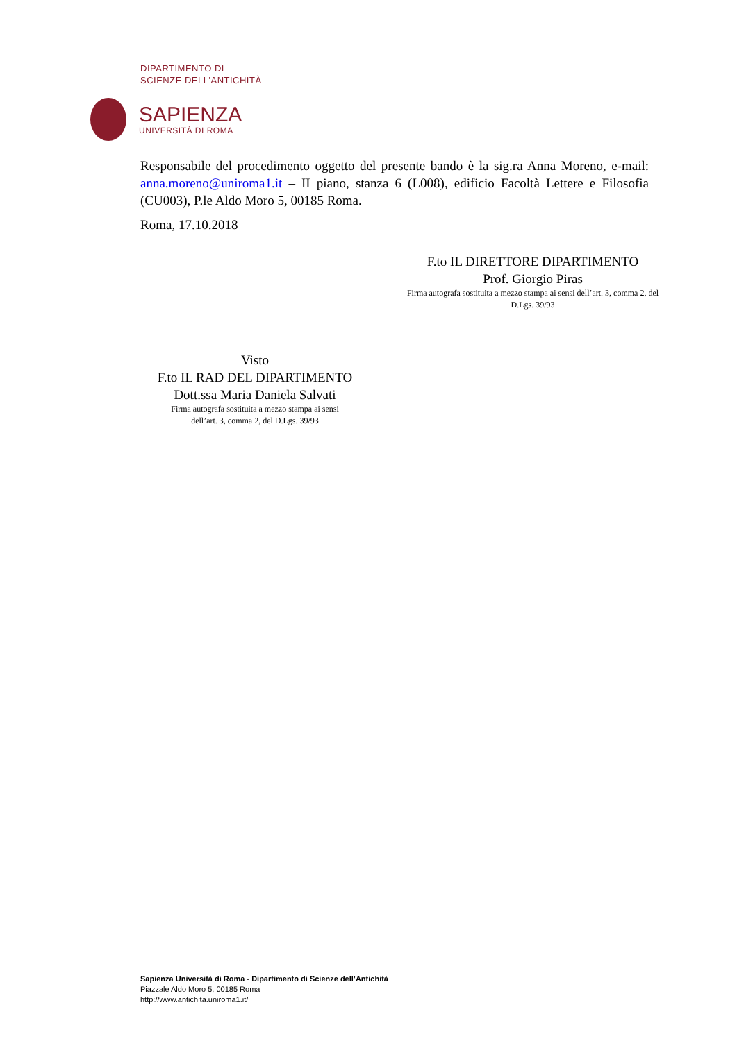DIPARTIMENTO DI
SCIENZE DELL'ANTICHITÀ
SAPIENZA
UNIVERSITÀ DI ROMA
Responsabile del procedimento oggetto del presente bando è la sig.ra Anna Moreno, e-mail: anna.moreno@uniroma1.it – II piano, stanza 6 (L008), edificio Facoltà Lettere e Filosofia (CU003), P.le Aldo Moro 5, 00185 Roma.
Roma, 17.10.2018
F.to IL DIRETTORE DIPARTIMENTO
Prof. Giorgio Piras
Firma autografa sostituita a mezzo stampa ai sensi dell’art. 3, comma 2, del D.Lgs. 39/93
Visto
F.to IL RAD DEL DIPARTIMENTO
Dott.ssa Maria Daniela Salvati
Firma autografa sostituita a mezzo stampa ai sensi
dell’art. 3, comma 2, del D.Lgs. 39/93
Sapienza Università di Roma - Dipartimento di Scienze dell’Antichità
Piazzale Aldo Moro 5, 00185 Roma
http://www.antichita.uniroma1.it/